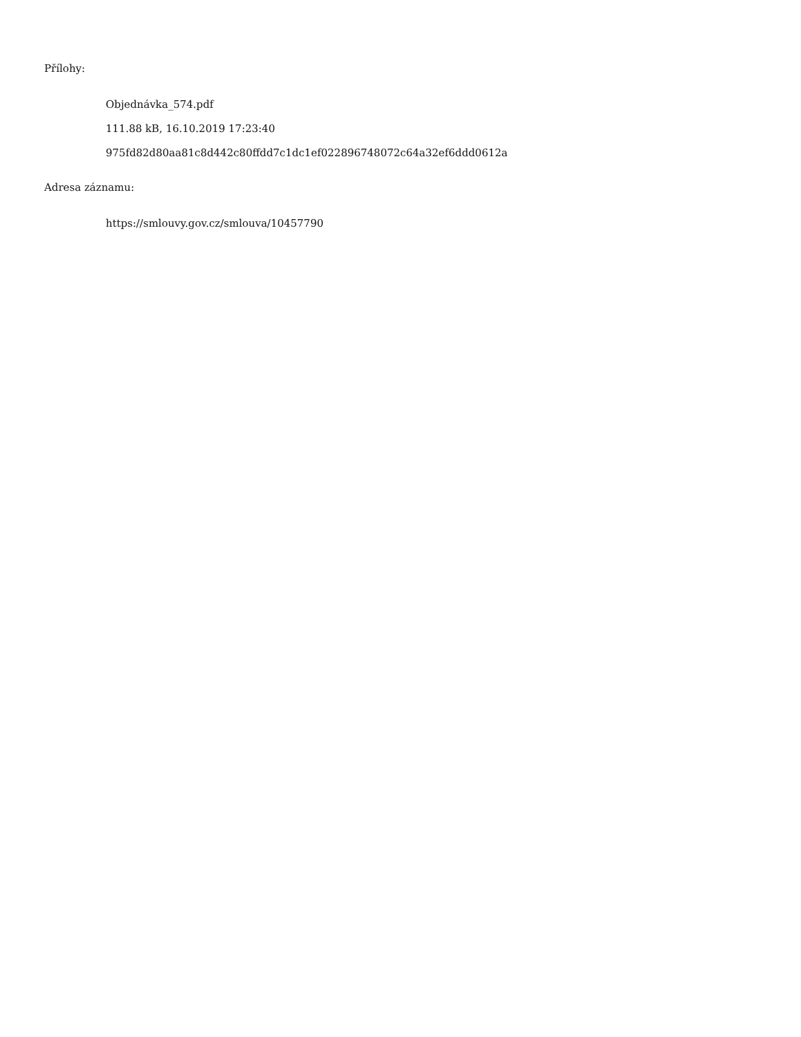Přílohy:
Objednávka_574.pdf
111.88 kB, 16.10.2019 17:23:40
975fd82d80aa81c8d442c80ffdd7c1dc1ef022896748072c64a32ef6ddd0612a
Adresa záznamu:
https://smlouvy.gov.cz/smlouva/10457790